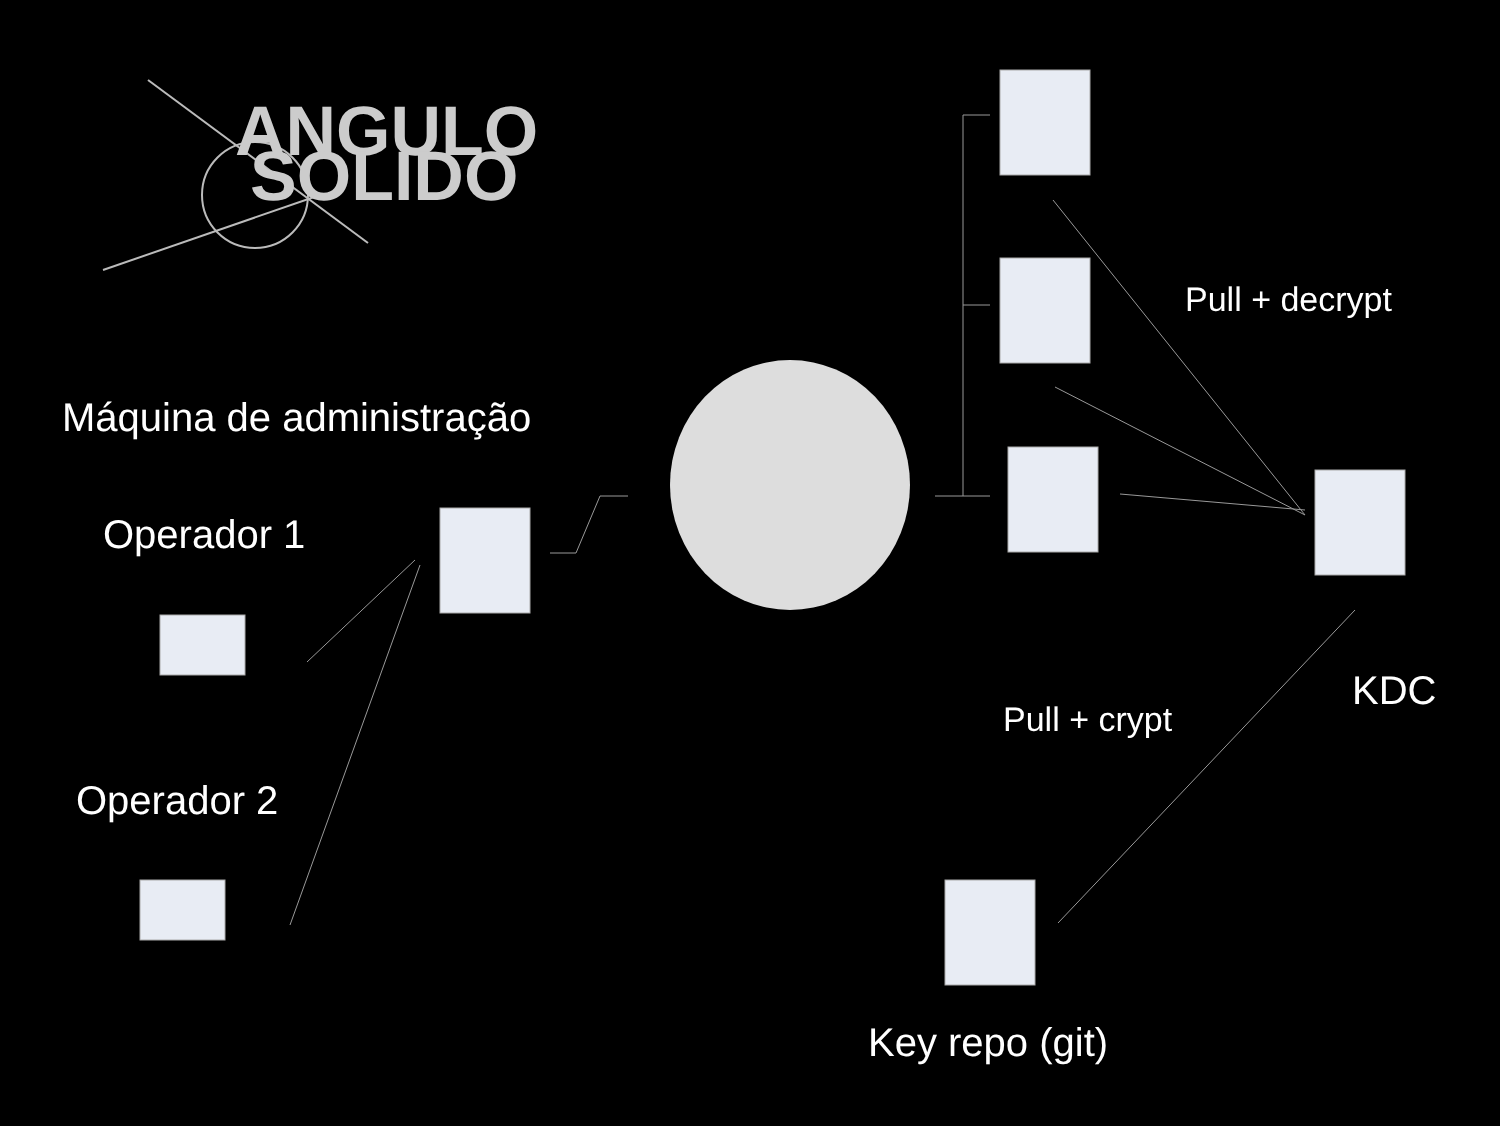ANGULO
SOLIDO
Máquina de administração
Operador 1
Operador 2
Pull + decrypt
KDC
Pull + crypt
Key repo (git)